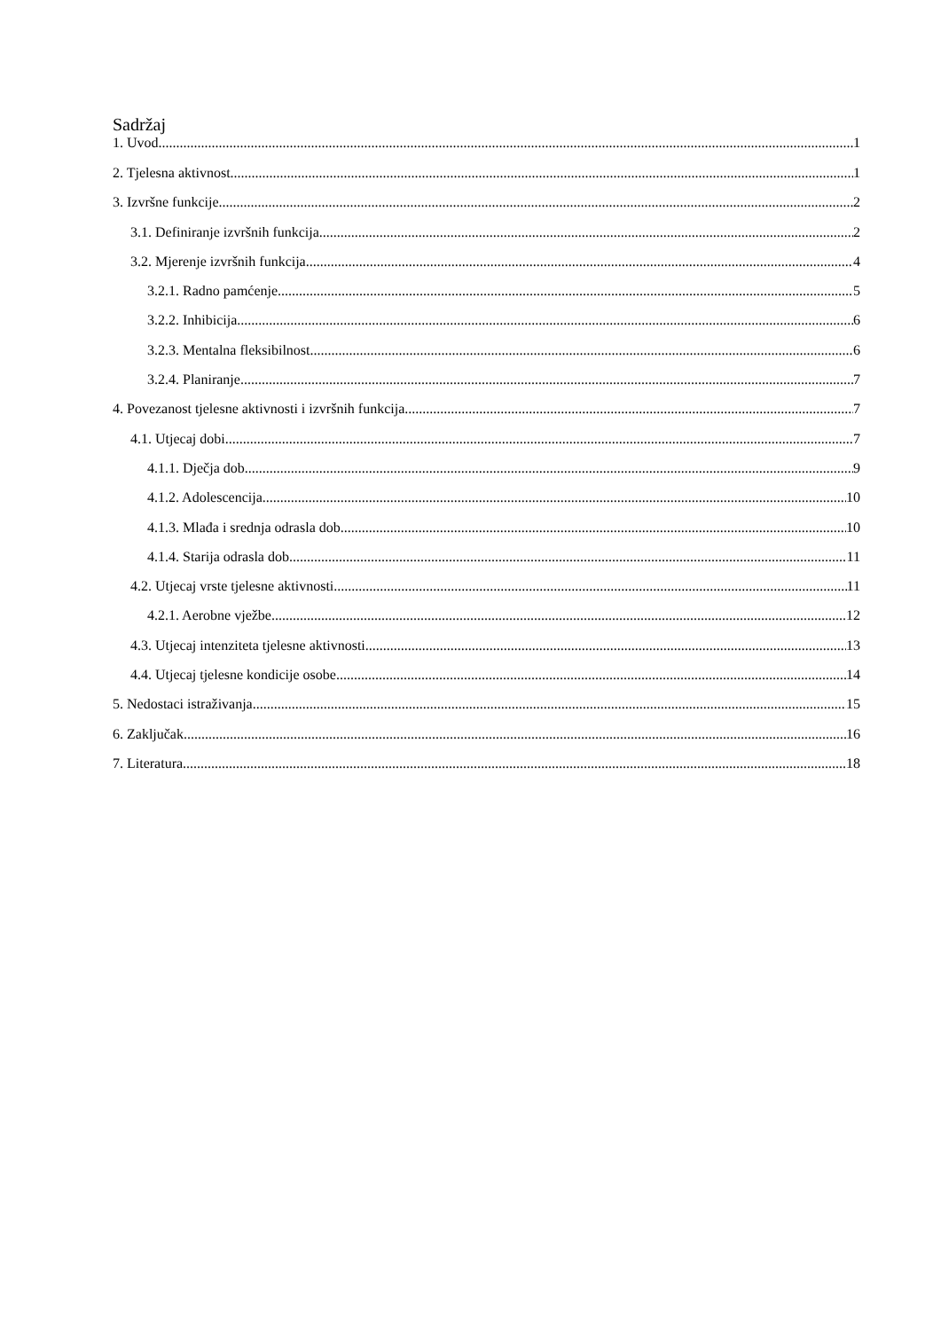Sadržaj
1. Uvod 1
2. Tjelesna aktivnost 1
3. Izvršne funkcije 2
3.1. Definiranje izvršnih funkcija 2
3.2. Mjerenje izvršnih funkcija 4
3.2.1. Radno pamćenje 5
3.2.2. Inhibicija 6
3.2.3. Mentalna fleksibilnost 6
3.2.4. Planiranje 7
4. Povezanost tjelesne aktivnosti i izvršnih funkcija 7
4.1. Utjecaj dobi 7
4.1.1. Dječja dob 9
4.1.2. Adolescencija 10
4.1.3. Mlađa i srednja odrasla dob 10
4.1.4. Starija odrasla dob 11
4.2. Utjecaj vrste tjelesne aktivnosti 11
4.2.1. Aerobne vježbe 12
4.3. Utjecaj intenziteta tjelesne aktivnosti 13
4.4. Utjecaj tjelesne kondicije osobe 14
5. Nedostaci istraživanja 15
6. Zaključak 16
7. Literatura 18